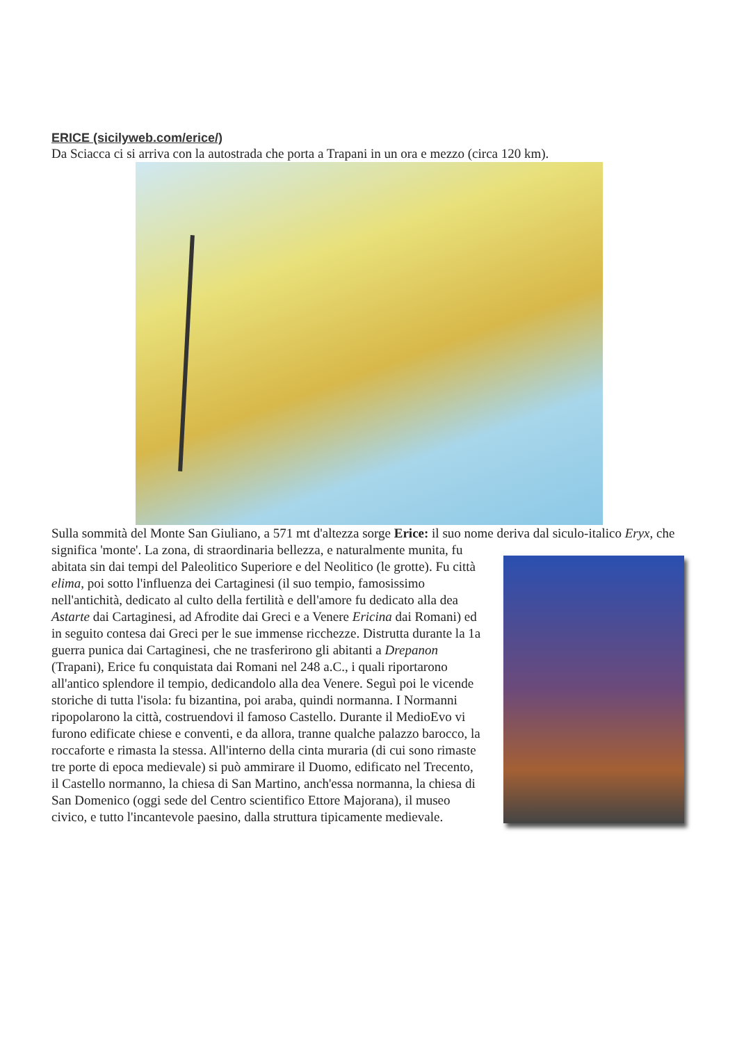ERICE (sicilyweb.com/erice/)
Da Sciacca ci si arriva con la autostrada che porta a Trapani in un ora e mezzo (circa 120 km).
Sulla sommità del Monte San Giuliano, a 571 mt d'altezza sorge Erice: il suo nome deriva dal siculo-italico Eryx, che significa 'monte'. La zona, di straordinaria bellezza, e naturalmente munita, fu abitata sin dai tempi del Paleolitico Superiore e del Neolitico (le grotte). Fu città elima, poi sotto l'influenza dei Cartaginesi (il suo tempio, famosissimo nell'antichità, dedicato al culto della fertilità e dell'amore fu dedicato alla dea Astarte dai Cartaginesi, ad Afrodite dai Greci e a Venere Ericina dai Romani) ed in seguito contesa dai Greci per le sue immense ricchezze. Distrutta durante la 1a guerra punica dai Cartaginesi, che ne trasferirono gli abitanti a Drepanon (Trapani), Erice fu conquistata dai Romani nel 248 a.C., i quali riportarono all'antico splendore il tempio, dedicandolo alla dea Venere. Seguì poi le vicende storiche di tutta l'isola: fu bizantina, poi araba, quindi normanna. I Normanni ripopolarono la città, costruendovi il famoso Castello. Durante il MedioEvo vi furono edificate chiese e conventi, e da allora, tranne qualche palazzo barocco, la roccaforte e rimasta la stessa. All'interno della cinta muraria (di cui sono rimaste tre porte di epoca medievale) si può ammirare il Duomo, edificato nel Trecento, il Castello normanno, la chiesa di San Martino, anch'essa normanna, la chiesa di San Domenico (oggi sede del Centro scientifico Ettore Majorana), il museo civico, e tutto l'incantevole paesino, dalla struttura tipicamente medievale.